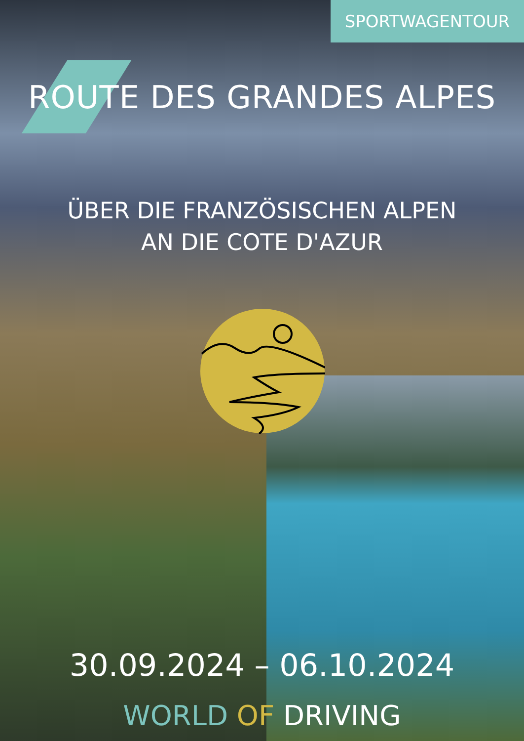SPORTWAGENTOUR
ROUTE DES GRANDES ALPES
ÜBER DIE FRANZÖSISCHEN ALPEN
AN DIE COTE D'AZUR
30.09.2024 – 06.10.2024
WORLD OF DRIVING